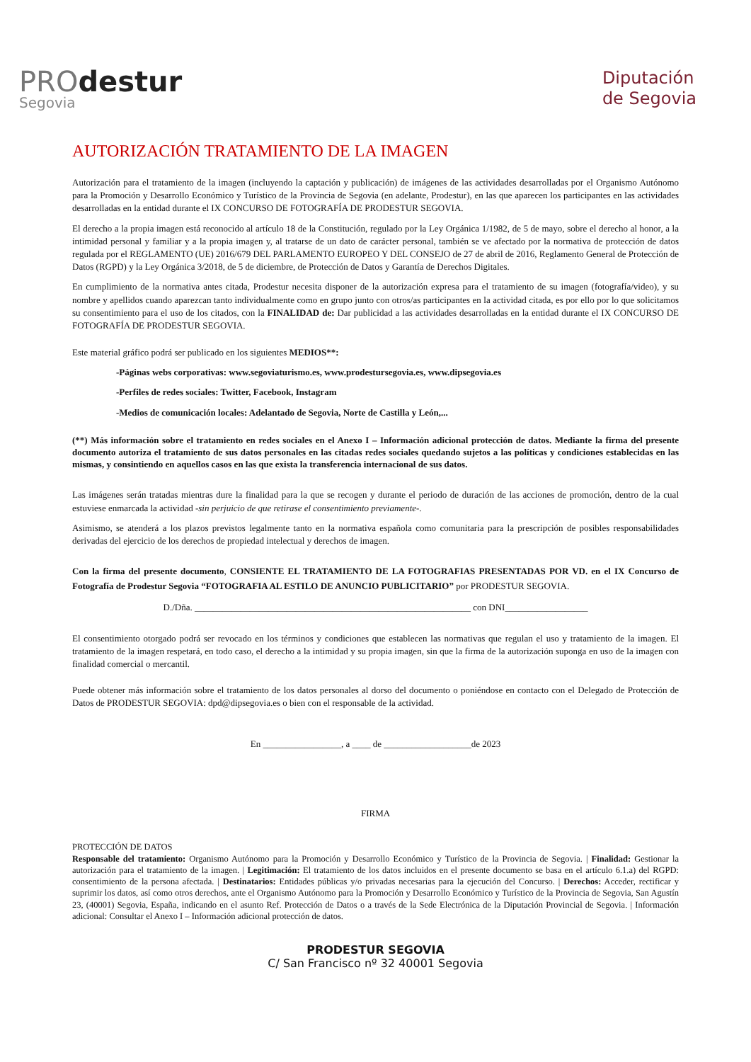PROdestur
Segovia
Diputación
de Segovia
AUTORIZACIÓN TRATAMIENTO DE LA IMAGEN
Autorización para el tratamiento de la imagen (incluyendo la captación y publicación) de imágenes de las actividades desarrolladas por el Organismo Autónomo para la Promoción y Desarrollo Económico y Turístico de la Provincia de Segovia (en adelante, Prodestur), en las que aparecen los participantes en las actividades desarrolladas en la entidad durante el IX CONCURSO DE FOTOGRAFÍA DE PRODESTUR SEGOVIA.
El derecho a la propia imagen está reconocido al artículo 18 de la Constitución, regulado por la Ley Orgánica 1/1982, de 5 de mayo, sobre el derecho al honor, a la intimidad personal y familiar y a la propia imagen y, al tratarse de un dato de carácter personal, también se ve afectado por la normativa de protección de datos regulada por el REGLAMENTO (UE) 2016/679 DEL PARLAMENTO EUROPEO Y DEL CONSEJO de 27 de abril de 2016, Reglamento General de Protección de Datos (RGPD) y la Ley Orgánica 3/2018, de 5 de diciembre, de Protección de Datos y Garantía de Derechos Digitales.
En cumplimiento de la normativa antes citada, Prodestur necesita disponer de la autorización expresa para el tratamiento de su imagen (fotografía/video), y su nombre y apellidos cuando aparezcan tanto individualmente como en grupo junto con otros/as participantes en la actividad citada, es por ello por lo que solicitamos su consentimiento para el uso de los citados, con la FINALIDAD de: Dar publicidad a las actividades desarrolladas en la entidad durante el IX CONCURSO DE FOTOGRAFÍA DE PRODESTUR SEGOVIA.
Este material gráfico podrá ser publicado en los siguientes MEDIOS**:
-Páginas webs corporativas: www.segoviaturismo.es, www.prodestursegovia.es, www.dipsegovia.es
-Perfiles de redes sociales: Twitter, Facebook, Instagram
-Medios de comunicación locales: Adelantado de Segovia, Norte de Castilla y León,...
(**) Más información sobre el tratamiento en redes sociales en el Anexo I – Información adicional protección de datos. Mediante la firma del presente documento autoriza el tratamiento de sus datos personales en las citadas redes sociales quedando sujetos a las políticas y condiciones establecidas en las mismas, y consintiendo en aquellos casos en las que exista la transferencia internacional de sus datos.
Las imágenes serán tratadas mientras dure la finalidad para la que se recogen y durante el periodo de duración de las acciones de promoción, dentro de la cual estuviese enmarcada la actividad -sin perjuicio de que retirase el consentimiento previamente-.
Asimismo, se atenderá a los plazos previstos legalmente tanto en la normativa española como comunitaria para la prescripción de posibles responsabilidades derivadas del ejercicio de los derechos de propiedad intelectual y derechos de imagen.
Con la firma del presente documento, CONSIENTE EL TRATAMIENTO DE LA FOTOGRAFIAS PRESENTADAS POR VD. en el IX Concurso de Fotografía de Prodestur Segovia “FOTOGRAFIA AL ESTILO DE ANUNCIO PUBLICITARIO” por PRODESTUR SEGOVIA.
D./Dña. ____________________________________________________________ con DNI__________________
El consentimiento otorgado podrá ser revocado en los términos y condiciones que establecen las normativas que regulan el uso y tratamiento de la imagen. El tratamiento de la imagen respetará, en todo caso, el derecho a la intimidad y su propia imagen, sin que la firma de la autorización suponga en uso de la imagen con finalidad comercial o mercantil.
Puede obtener más información sobre el tratamiento de los datos personales al dorso del documento o poniéndose en contacto con el Delegado de Protección de Datos de PRODESTUR SEGOVIA: dpd@dipsegovia.es o bien con el responsable de la actividad.
En _________________, a ____ de ___________________de 2023
FIRMA
PROTECCIÓN DE DATOS
Responsable del tratamiento: Organismo Autónomo para la Promoción y Desarrollo Económico y Turístico de la Provincia de Segovia. | Finalidad: Gestionar la autorización para el tratamiento de la imagen. | Legitimación: El tratamiento de los datos incluidos en el presente documento se basa en el artículo 6.1.a) del RGPD: consentimiento de la persona afectada. | Destinatarios: Entidades públicas y/o privadas necesarias para la ejecución del Concurso. | Derechos: Acceder, rectificar y suprimir los datos, así como otros derechos, ante el Organismo Autónomo para la Promoción y Desarrollo Económico y Turístico de la Provincia de Segovia, San Agustín 23, (40001) Segovia, España, indicando en el asunto Ref. Protección de Datos o a través de la Sede Electrónica de la Diputación Provincial de Segovia. | Información adicional: Consultar el Anexo I – Información adicional protección de datos.
PRODESTUR SEGOVIA
C/ San Francisco nº 32 40001 Segovia